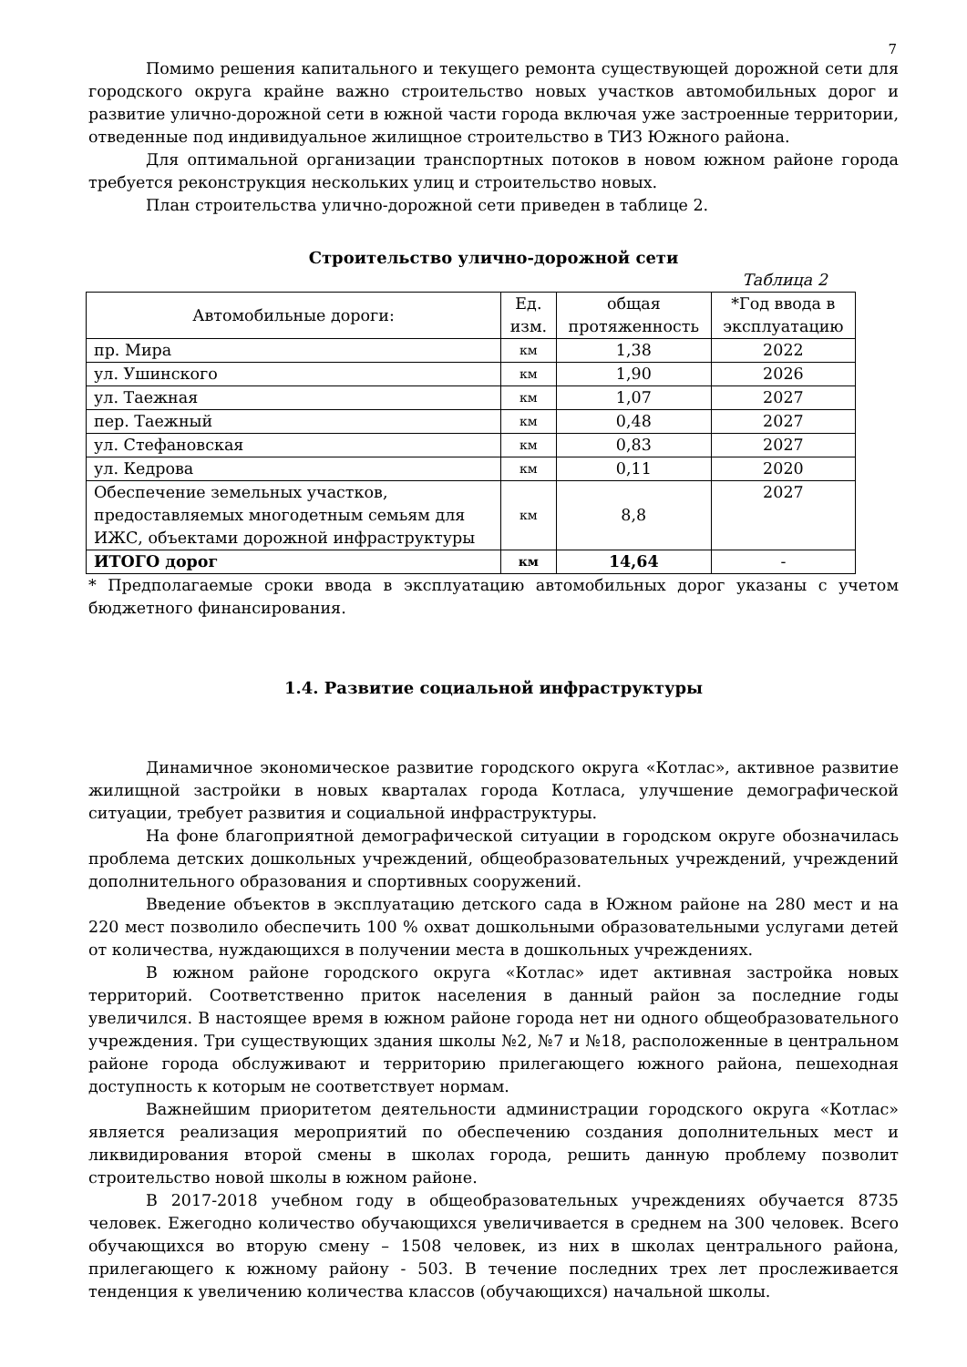7
Помимо решения капитального и текущего ремонта существующей дорожной сети для городского округа крайне важно строительство новых участков автомобильных дорог и развитие улично-дорожной сети в южной части города включая уже застроенные территории, отведенные под индивидуальное жилищное строительство в ТИЗ Южного района.
Для оптимальной организации транспортных потоков в новом южном районе города требуется реконструкция нескольких улиц и строительство новых.
План строительства улично-дорожной сети приведен в таблице 2.
Строительство улично-дорожной сети
Таблица 2
| Автомобильные дороги: | Ед. изм. | общая протяженность | *Год ввода в эксплуатацию |
| --- | --- | --- | --- |
| пр. Мира | км | 1,38 | 2022 |
| ул. Ушинского | км | 1,90 | 2026 |
| ул. Таежная | км | 1,07 | 2027 |
| пер. Таежный | км | 0,48 | 2027 |
| ул. Стефановская | км | 0,83 | 2027 |
| ул. Кедрова | км | 0,11 | 2020 |
| Обеспечение земельных участков, предоставляемых многодетным семьям для ИЖС, объектами дорожной инфраструктуры | км | 8,8 | 2027 |
| ИТОГО дорог | км | 14,64 | - |
* Предполагаемые сроки ввода в эксплуатацию автомобильных дорог указаны с учетом бюджетного финансирования.
1.4. Развитие социальной инфраструктуры
Динамичное экономическое развитие городского округа «Котлас», активное развитие жилищной застройки в новых кварталах города Котласа, улучшение демографической ситуации, требует развития и социальной инфраструктуры.
На фоне благоприятной демографической ситуации в городском округе обозначилась проблема детских дошкольных учреждений, общеобразовательных учреждений, учреждений дополнительного образования и спортивных сооружений.
Введение объектов в эксплуатацию детского сада в Южном районе на 280 мест и на 220 мест позволило обеспечить 100 % охват дошкольными образовательными услугами детей от количества, нуждающихся в получении места в дошкольных учреждениях.
В южном районе городского округа «Котлас» идет активная застройка новых территорий. Соответственно приток населения в данный район за последние годы увеличился. В настоящее время в южном районе города нет ни одного общеобразовательного учреждения. Три существующих здания школы №2, №7 и №18, расположенные в центральном районе города обслуживают и территорию прилегающего южного района, пешеходная доступность к которым не соответствует нормам.
Важнейшим приоритетом деятельности администрации городского округа «Котлас» является реализация мероприятий по обеспечению создания дополнительных мест и ликвидирования второй смены в школах города, решить данную проблему позволит строительство новой школы в южном районе.
В 2017-2018 учебном году в общеобразовательных учреждениях обучается 8735 человек. Ежегодно количество обучающихся увеличивается в среднем на 300 человек. Всего обучающихся во вторую смену – 1508 человек, из них в школах центрального района, прилегающего к южному району - 503. В течение последних трех лет прослеживается тенденция к увеличению количества классов (обучающихся) начальной школы.